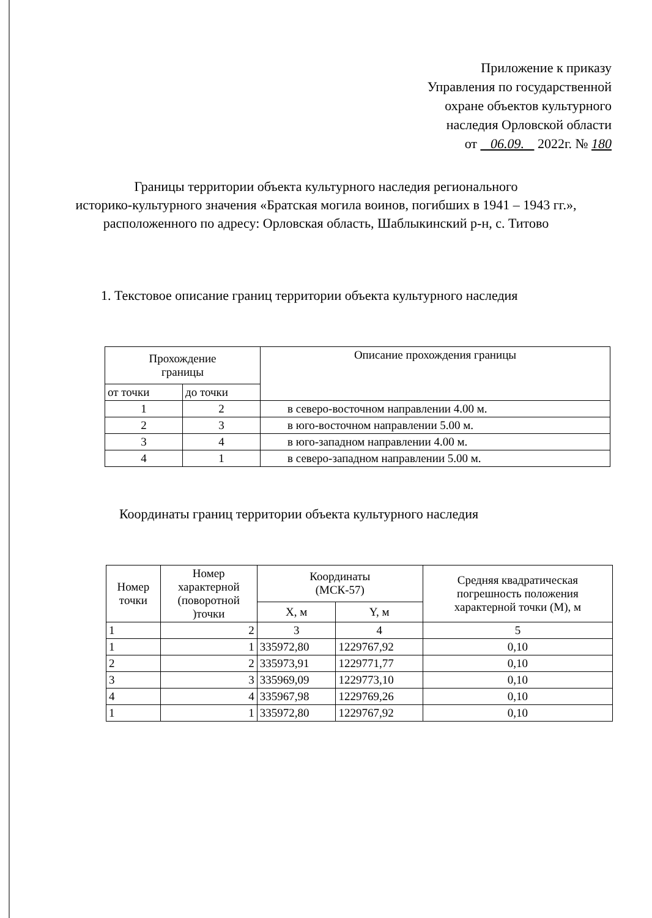Приложение к приказу
Управления по государственной
охране объектов культурного
наследия Орловской области
от 06.09. 2022г. № 180
Границы территории объекта культурного наследия регионального
историко-культурного значения «Братская могила воинов, погибших в 1941 – 1943 гг.»,
расположенного по адресу: Орловская область, Шаблыкинский р-н, с. Титово
1. Текстовое описание границ территории объекта культурного наследия
| Прохождение границы | | Описание прохождения границы |
| --- | --- | --- |
| от точки | до точки | |
| 1 | 2 | в северо-восточном направлении 4.00 м. |
| 2 | 3 | в юго-восточном направлении 5.00 м. |
| 3 | 4 | в юго-западном направлении 4.00 м. |
| 4 | 1 | в северо-западном направлении 5.00 м. |
Координаты границ территории объекта культурного наследия
| Номер точки | Номер характерной (поворотной )точки | Координаты (МСК-57) | | Средняя квадратическая погрешность положения характерной точки (М), м |
| --- | --- | --- | --- | --- |
| | | X, м | Y, м | |
| 1 | 2 | 3 | 4 | 5 |
| 1 | 1 | 335972,80 | 1229767,92 | 0,10 |
| 2 | 2 | 335973,91 | 1229771,77 | 0,10 |
| 3 | 3 | 335969,09 | 1229773,10 | 0,10 |
| 4 | 4 | 335967,98 | 1229769,26 | 0,10 |
| 1 | 1 | 335972,80 | 1229767,92 | 0,10 |